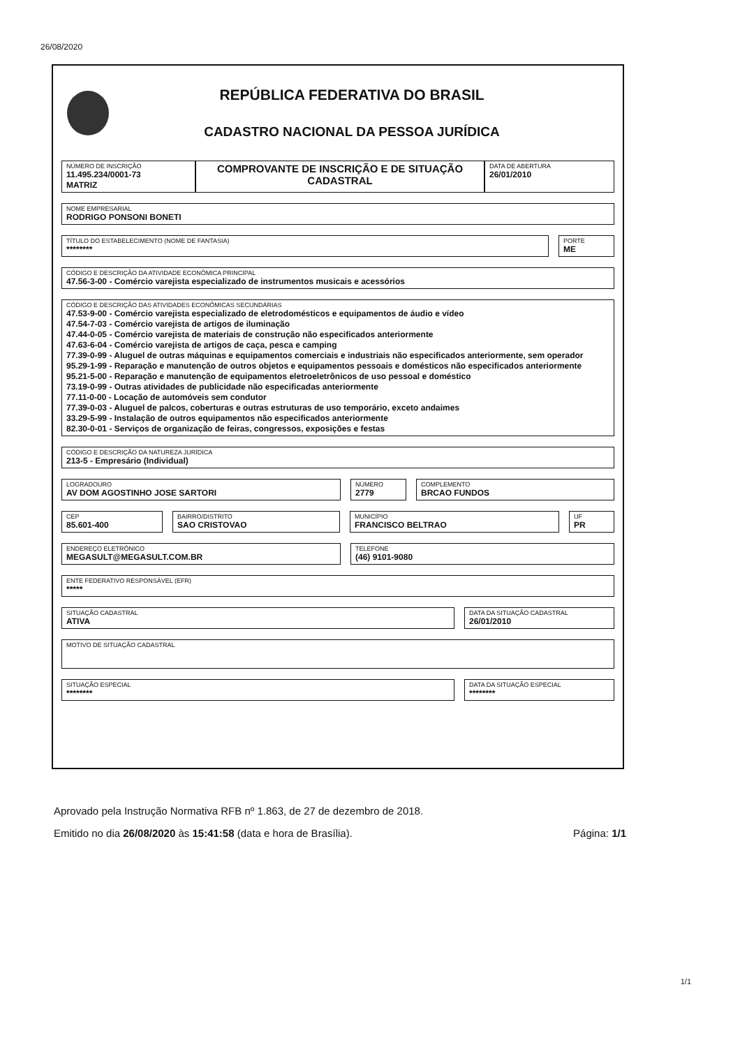26/08/2020
REPÚBLICA FEDERATIVA DO BRASIL
CADASTRO NACIONAL DA PESSOA JURÍDICA
NÚMERO DE INSCRIÇÃO
11.495.234/0001-73
MATRIZ
COMPROVANTE DE INSCRIÇÃO E DE SITUAÇÃO CADASTRAL
DATA DE ABERTURA
26/01/2010
NOME EMPRESARIAL
RODRIGO PONSONI BONETI
TÍTULO DO ESTABELECIMENTO (NOME DE FANTASIA)
********
PORTE
ME
CÓDIGO E DESCRIÇÃO DA ATIVIDADE ECONÔMICA PRINCIPAL
47.56-3-00 - Comércio varejista especializado de instrumentos musicais e acessórios
CÓDIGO E DESCRIÇÃO DAS ATIVIDADES ECONÔMICAS SECUNDÁRIAS
47.53-9-00 - Comércio varejista especializado de eletrodomésticos e equipamentos de áudio e vídeo
47.54-7-03 - Comércio varejista de artigos de iluminação
47.44-0-05 - Comércio varejista de materiais de construção não especificados anteriormente
47.63-6-04 - Comércio varejista de artigos de caça, pesca e camping
77.39-0-99 - Aluguel de outras máquinas e equipamentos comerciais e industriais não especificados anteriormente, sem operador
95.29-1-99 - Reparação e manutenção de outros objetos e equipamentos pessoais e domésticos não especificados anteriormente
95.21-5-00 - Reparação e manutenção de equipamentos eletroeletrônicos de uso pessoal e doméstico
73.19-0-99 - Outras atividades de publicidade não especificadas anteriormente
77.11-0-00 - Locação de automóveis sem condutor
77.39-0-03 - Aluguel de palcos, coberturas e outras estruturas de uso temporário, exceto andaimes
33.29-5-99 - Instalação de outros equipamentos não especificados anteriormente
82.30-0-01 - Serviços de organização de feiras, congressos, exposições e festas
CÓDIGO E DESCRIÇÃO DA NATUREZA JURÍDICA
213-5 - Empresário (Individual)
LOGRADOURO
AV DOM AGOSTINHO JOSE SARTORI
NÚMERO
2779
COMPLEMENTO
BRCAO FUNDOS
CEP
85.601-400
BAIRRO/DISTRITO
SAO CRISTOVAO
MUNICÍPIO
FRANCISCO BELTRAO
UF
PR
ENDEREÇO ELETRÔNICO
MEGASULT@MEGASULT.COM.BR
TELEFONE
(46) 9101-9080
ENTE FEDERATIVO RESPONSÁVEL (EFR)
*****
SITUAÇÃO CADASTRAL
ATIVA
DATA DA SITUAÇÃO CADASTRAL
26/01/2010
MOTIVO DE SITUAÇÃO CADASTRAL
SITUAÇÃO ESPECIAL
********
DATA DA SITUAÇÃO ESPECIAL
********
Aprovado pela Instrução Normativa RFB nº 1.863, de 27 de dezembro de 2018.
Emitido no dia 26/08/2020 às 15:41:58 (data e hora de Brasília). Página: 1/1
1/1